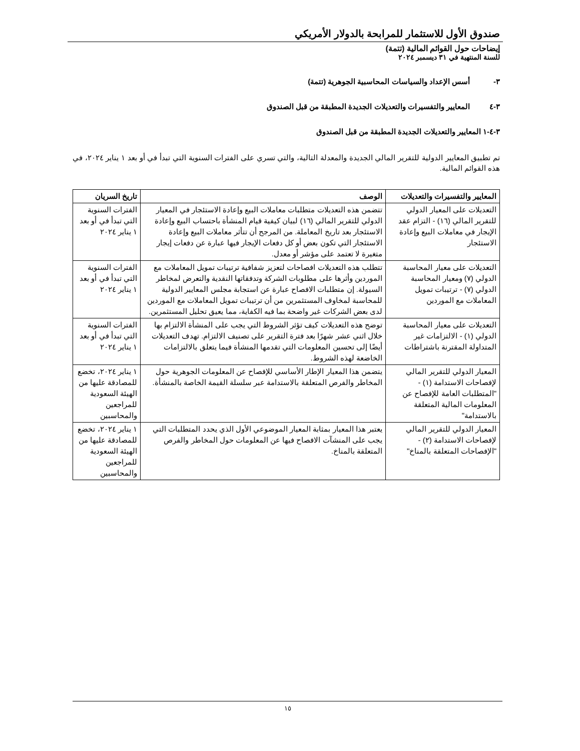صندوق الأول للاستثمار للمرابحة بالدولار الأمريكي
إيضاحات حول القوائم المالية (تتمة)
للسنة المنتهية في ٣١ ديسمبر ٢٠٢٤
٣- أسس الإعداد والسياسات المحاسبية الجوهرية (تتمة)
٣-٤ المعايير والتفسيرات والتعديلات الجديدة المطبقة من قبل الصندوق
٣-٤-١ المعايير والتعديلات الجديدة المطبقة من قبل الصندوق
تم تطبيق المعايير الدولية للتقرير المالي الجديدة والمعدلة التالية، والتي تسري على الفترات السنوية التي تبدأ في أو بعد ١ يناير ٢٠٢٤، في هذه القوائم المالية.
| المعايير والتفسيرات والتعديلات | الوصف | تاريخ السريان |
| --- | --- | --- |
| التعديلات على المعيار الدولي للتقرير المالي (١٦) - التزام عقد الإيجار في معاملات البيع وإعادة الاستئجار | تتضمن هذه التعديلات متطلبات معاملات البيع وإعادة الاستئجار في المعيار الدولي للتقرير المالي (١٦) لبيان كيفية قيام المنشأة باحتساب البيع وإعادة الاستئجار بعد تاريخ المعاملة. من المرجح أن تتأثر معاملات البيع وإعادة الاستئجار التي تكون بعض أو كل دفعات الإيجار فيها عبارة عن دفعات إيجار متغيرة لا تعتمد على مؤشر أو معدل. | الفترات السنوية التي تبدأ في أو بعد ١ يناير ٢٠٢٤ |
| التعديلات على معيار المحاسبة الدولي (٧) ومعيار المحاسبة الدولي (٧) - ترتيبات تمويل المعاملات مع الموردين | تتطلب هذه التعديلات افصاحات لتعزيز شفافية ترتيبات تمويل المعاملات مع الموردين وأثرها على مطلوبات الشركة وتدفقاتها النقدية والتعرض لمخاطر السيولة. إن متطلبات الافصاح عبارة عن استجابة مجلس المعايير الدولية للمحاسبة لمخاوف المستثمرين من أن ترتيبات تمويل المعاملات مع الموردين لدى بعض الشركات غير واضحة بما فيه الكفاية، مما يعيق تحليل المستثمرين. | الفترات السنوية التي تبدأ في أو بعد ١ يناير ٢٠٢٤ |
| التعديلات على معيار المحاسبة الدولي (١) - الالتزامات غير المتداولة المقترنة باشتراطات | توضح هذه التعديلات كيف تؤثر الشروط التي يجب على المنشأة الالتزام بها خلال اثني عشر شهرًا بعد فترة التقرير على تصنيف الالتزام. تهدف التعديلات أيضًا إلى تحسين المعلومات التي تقدمها المنشأة فيما يتعلق بالالتزامات الخاضعة لهذه الشروط. | الفترات السنوية التي تبدأ في أو بعد ١ يناير ٢٠٢٤ |
| المعيار الدولي للتقرير المالي لإفصاحات الاستدامة (١) - "المتطلبات العامة للإفصاح عن المعلومات المالية المتعلقة بالاستدامة" | يتضمن هذا المعيار الإطار الأساسي للإفصاح عن المعلومات الجوهرية حول المخاطر والفرص المتعلقة بالاستدامة عبر سلسلة القيمة الخاصة بالمنشأة. | ١ يناير ٢٠٢٤، تخضع للمصادقة عليها من الهيئة السعودية للمراجعين والمحاسبين |
| المعيار الدولي للتقرير المالي لإفصاحات الاستدامة (٢) - "الإفصاحات المتعلقة بالمناخ" | يعتبر هذا المعيار بمثابة المعيار الموضوعي الأول الذي يحدد المتطلبات التي يجب على المنشآت الافصاح فيها عن المعلومات حول المخاطر والفرص المتعلقة بالمناخ. | ١ يناير ٢٠٢٤، تخضع للمصادقة عليها من الهيئة السعودية للمراجعين والمحاسبين |
١٥